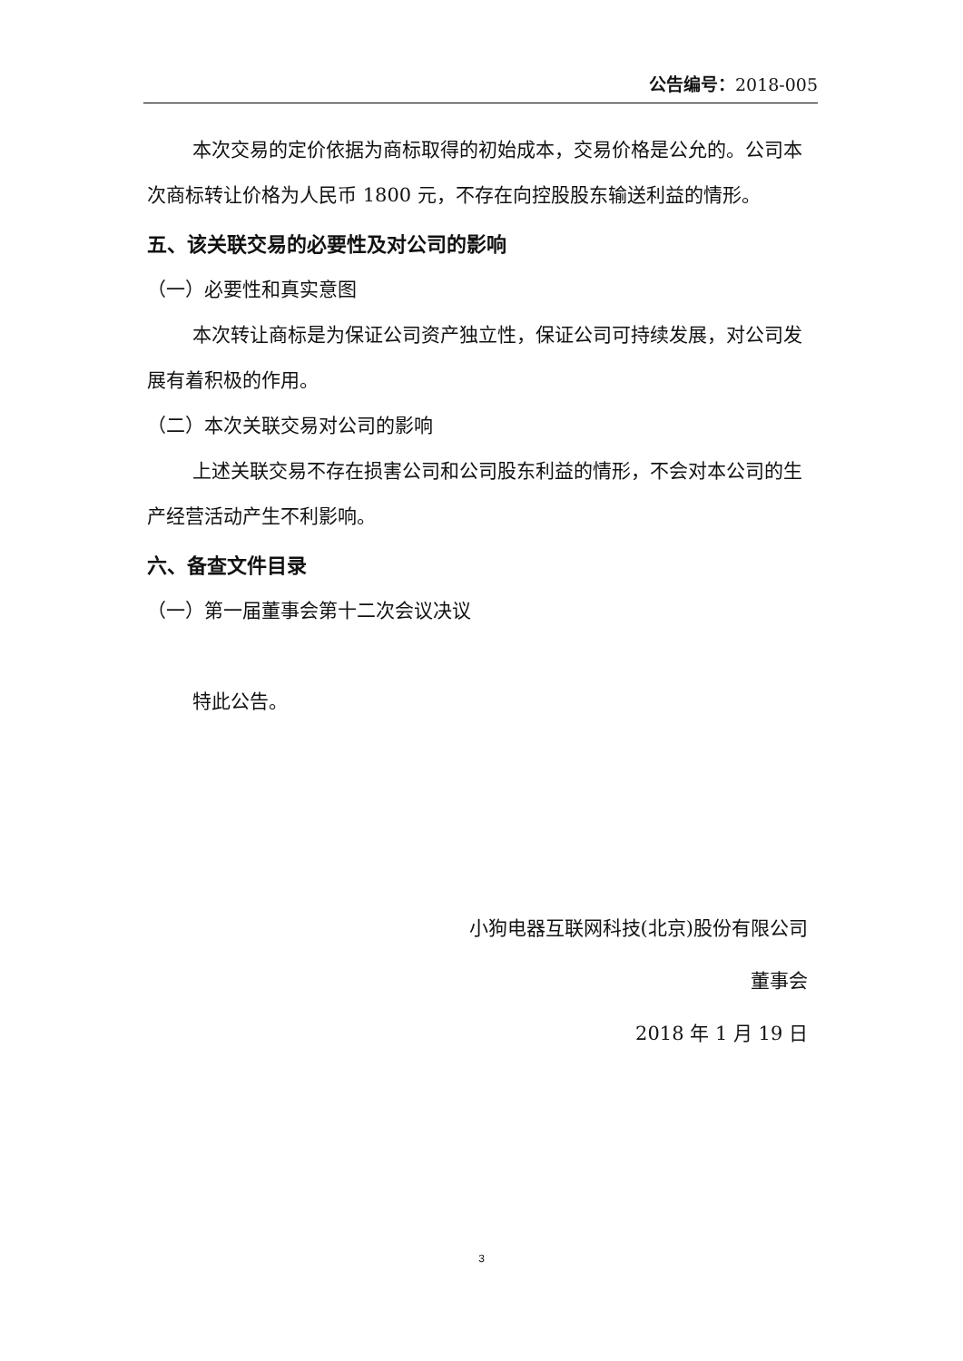公告编号：2018-005
本次交易的定价依据为商标取得的初始成本，交易价格是公允的。公司本次商标转让价格为人民币 1800 元，不存在向控股股东输送利益的情形。
五、该关联交易的必要性及对公司的影响
（一）必要性和真实意图
本次转让商标是为保证公司资产独立性，保证公司可持续发展，对公司发展有着积极的作用。
（二）本次关联交易对公司的影响
上述关联交易不存在损害公司和公司股东利益的情形，不会对本公司的生产经营活动产生不利影响。
六、备查文件目录
（一）第一届董事会第十二次会议决议
特此公告。
小狗电器互联网科技(北京)股份有限公司
董事会
2018 年 1 月 19 日
3